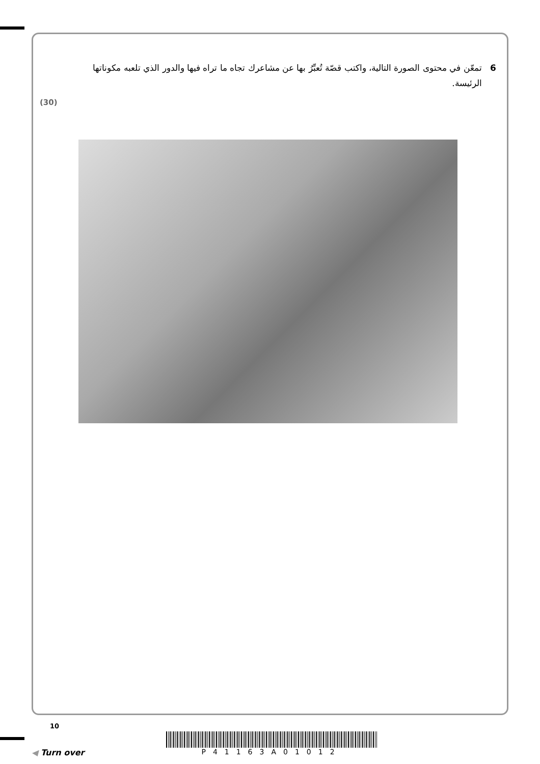6 تمعّن في محتوى الصورة التالية، واكتب قصّة تُعبِّرُ بها عن مشاعرك تجاه ما تراه فيها والدور الذي تلعبه مكوناتها الرئيسة.
(30)
10
◀ Turn over P41163A01012